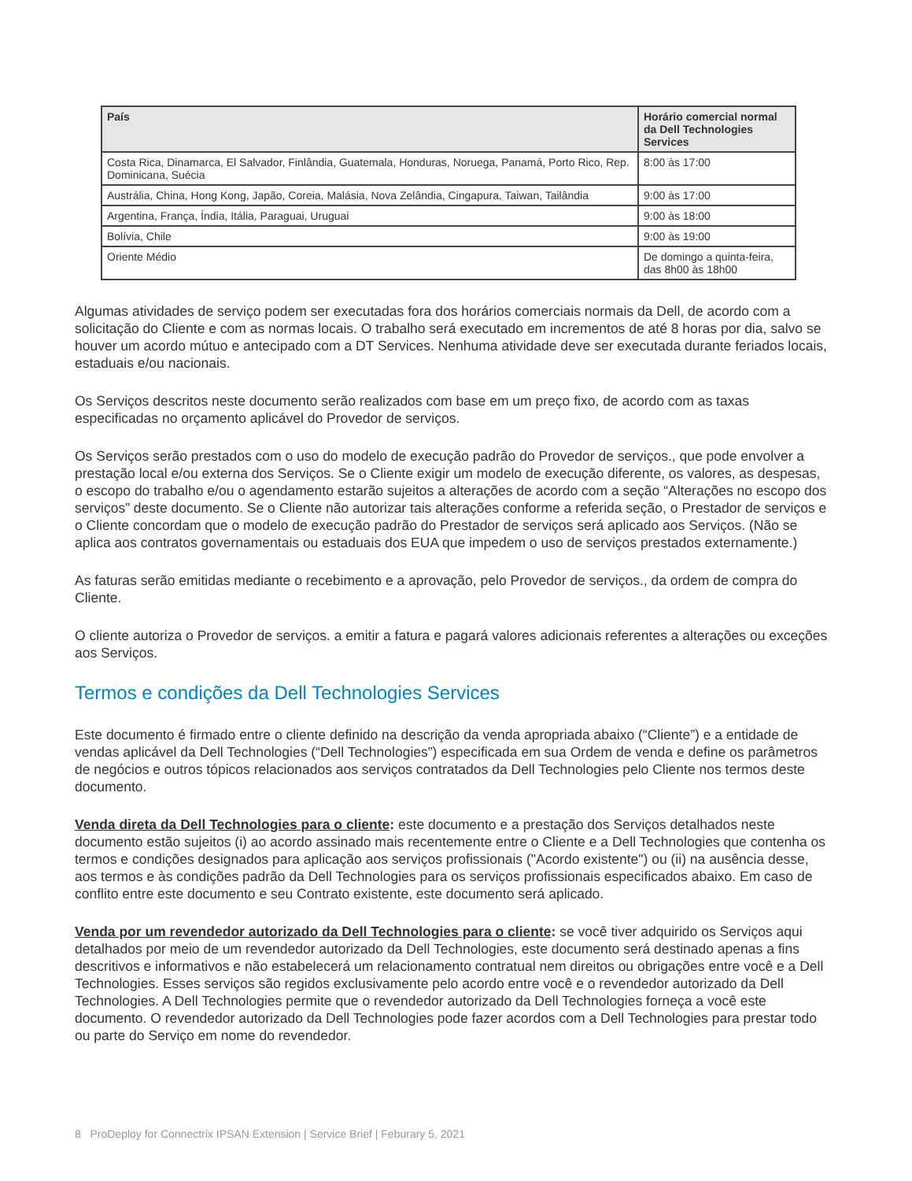| País | Horário comercial normal da Dell Technologies Services |
| --- | --- |
| Costa Rica, Dinamarca, El Salvador, Finlândia, Guatemala, Honduras, Noruega, Panamá, Porto Rico, Rep. Dominicana, Suécia | 8:00 às 17:00 |
| Austrália, China, Hong Kong, Japão, Coreia, Malásia, Nova Zelândia, Cingapura, Taiwan, Tailândia | 9:00 às 17:00 |
| Argentina, França, Índia, Itália, Paraguai, Uruguai | 9:00 às 18:00 |
| Bolívia, Chile | 9:00 às 19:00 |
| Oriente Médio | De domingo a quinta-feira, das 8h00 às 18h00 |
Algumas atividades de serviço podem ser executadas fora dos horários comerciais normais da Dell, de acordo com a solicitação do Cliente e com as normas locais. O trabalho será executado em incrementos de até 8 horas por dia, salvo se houver um acordo mútuo e antecipado com a DT Services. Nenhuma atividade deve ser executada durante feriados locais, estaduais e/ou nacionais.
Os Serviços descritos neste documento serão realizados com base em um preço fixo, de acordo com as taxas especificadas no orçamento aplicável do Provedor de serviços.
Os Serviços serão prestados com o uso do modelo de execução padrão do Provedor de serviços., que pode envolver a prestação local e/ou externa dos Serviços. Se o Cliente exigir um modelo de execução diferente, os valores, as despesas, o escopo do trabalho e/ou o agendamento estarão sujeitos a alterações de acordo com a seção “Alterações no escopo dos serviços” deste documento. Se o Cliente não autorizar tais alterações conforme a referida seção, o Prestador de serviços e o Cliente concordam que o modelo de execução padrão do Prestador de serviços será aplicado aos Serviços. (Não se aplica aos contratos governamentais ou estaduais dos EUA que impedem o uso de serviços prestados externamente.)
As faturas serão emitidas mediante o recebimento e a aprovação, pelo Provedor de serviços., da ordem de compra do Cliente.
O cliente autoriza o Provedor de serviços. a emitir a fatura e pagará valores adicionais referentes a alterações ou exceções aos Serviços.
Termos e condições da Dell Technologies Services
Este documento é firmado entre o cliente definido na descrição da venda apropriada abaixo (“Cliente”) e a entidade de vendas aplicável da Dell Technologies (“Dell Technologies”) especificada em sua Ordem de venda e define os parâmetros de negócios e outros tópicos relacionados aos serviços contratados da Dell Technologies pelo Cliente nos termos deste documento.
Venda direta da Dell Technologies para o cliente: este documento e a prestação dos Serviços detalhados neste documento estão sujeitos (i) ao acordo assinado mais recentemente entre o Cliente e a Dell Technologies que contenha os termos e condições designados para aplicação aos serviços profissionais ("Acordo existente") ou (ii) na ausência desse, aos termos e às condições padrão da Dell Technologies para os serviços profissionais especificados abaixo. Em caso de conflito entre este documento e seu Contrato existente, este documento será aplicado.
Venda por um revendedor autorizado da Dell Technologies para o cliente: se você tiver adquirido os Serviços aqui detalhados por meio de um revendedor autorizado da Dell Technologies, este documento será destinado apenas a fins descritivos e informativos e não estabelecerá um relacionamento contratual nem direitos ou obrigações entre você e a Dell Technologies. Esses serviços são regidos exclusivamente pelo acordo entre você e o revendedor autorizado da Dell Technologies. A Dell Technologies permite que o revendedor autorizado da Dell Technologies forneça a você este documento. O revendedor autorizado da Dell Technologies pode fazer acordos com a Dell Technologies para prestar todo ou parte do Serviço em nome do revendedor.
8 ProDeploy for Connectrix IPSAN Extension | Service Brief | Feburary 5, 2021